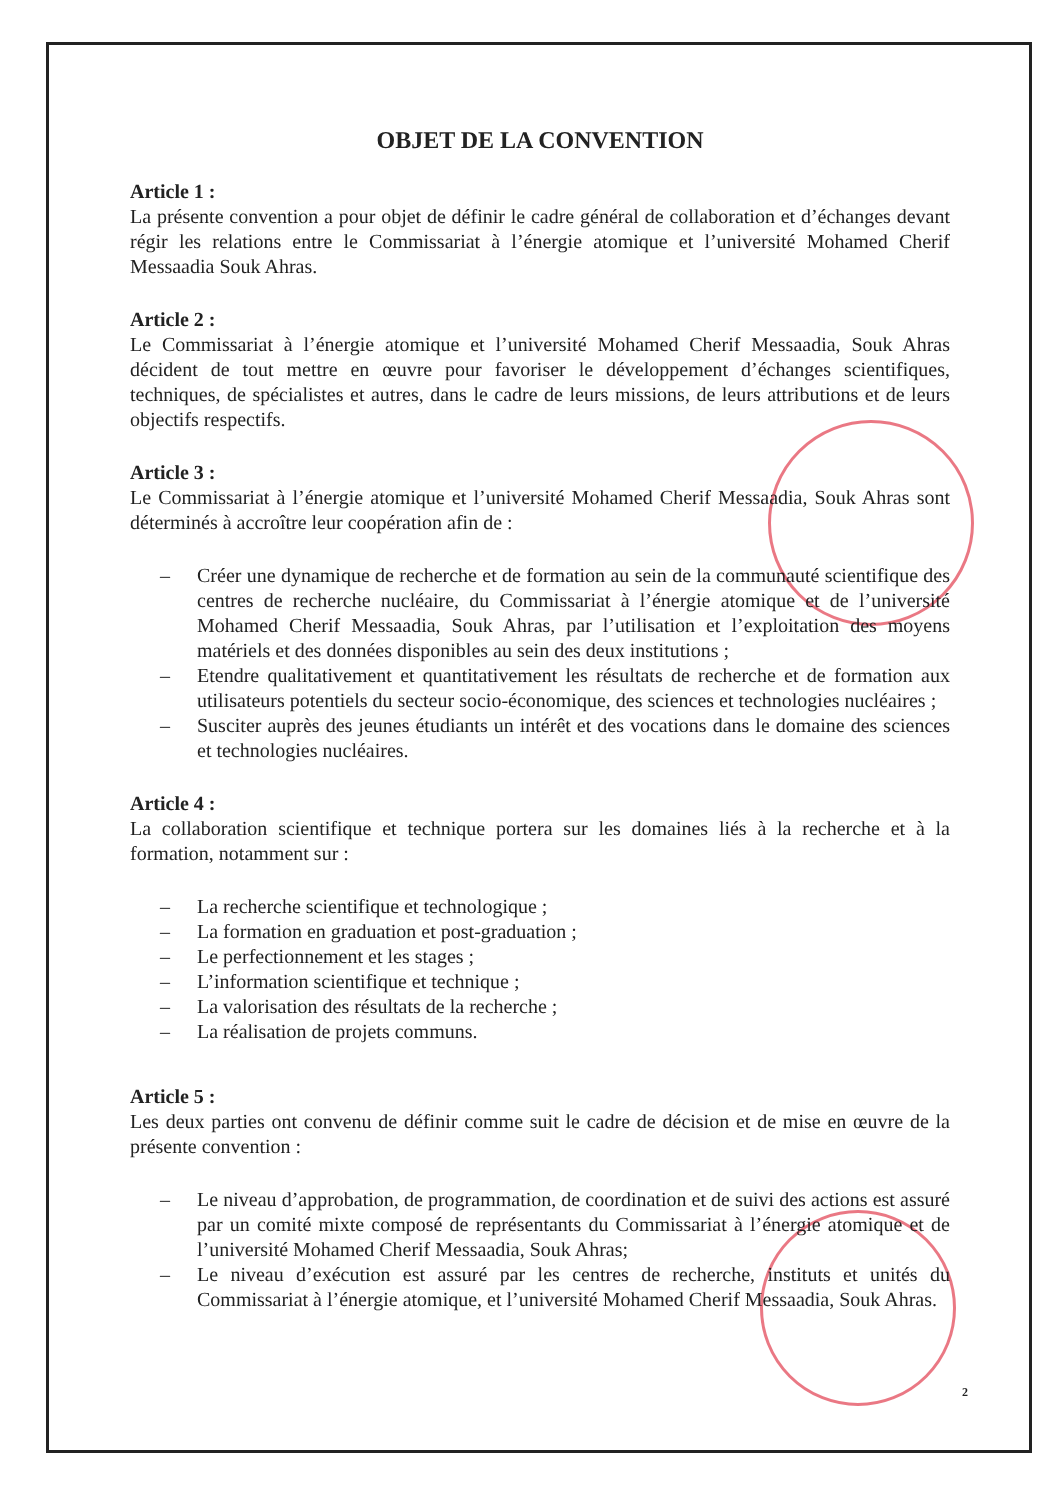OBJET DE LA CONVENTION
Article 1 :
La présente convention a pour objet de définir le cadre général de collaboration et d’échanges devant régir les relations entre le Commissariat à l’énergie atomique et l’université Mohamed Cherif Messaadia Souk Ahras.
Article 2 :
Le Commissariat à l’énergie atomique et l’université Mohamed Cherif Messaadia, Souk Ahras décident de tout mettre en œuvre pour favoriser le développement d’échanges scientifiques, techniques, de spécialistes et autres, dans le cadre de leurs missions, de leurs attributions et de leurs objectifs respectifs.
Article 3 :
Le Commissariat à l’énergie atomique et l’université Mohamed Cherif Messaadia, Souk Ahras sont déterminés à accroître leur coopération afin de :
– Créer une dynamique de recherche et de formation au sein de la communauté scientifique des centres de recherche nucléaire, du Commissariat à l’énergie atomique et de l’université Mohamed Cherif Messaadia, Souk Ahras, par l’utilisation et l’exploitation des moyens matériels et des données disponibles au sein des deux institutions ;
– Etendre qualitativement et quantitativement les résultats de recherche et de formation aux utilisateurs potentiels du secteur socio-économique, des sciences et technologies nucléaires ;
– Susciter auprès des jeunes étudiants un intérêt et des vocations dans le domaine des sciences et technologies nucléaires.
Article 4 :
La collaboration scientifique et technique portera sur les domaines liés à la recherche et à la formation, notamment sur :
– La recherche scientifique et technologique ;
– La formation en graduation et post-graduation ;
– Le perfectionnement et les stages ;
– L’information scientifique et technique ;
– La valorisation des résultats de la recherche ;
– La réalisation de projets communs.
Article 5 :
Les deux parties ont convenu de définir comme suit le cadre de décision et de mise en œuvre de la présente convention :
– Le niveau d’approbation, de programmation, de coordination et de suivi des actions est assuré par un comité mixte composé de représentants du Commissariat à l’énergie atomique et de l’université Mohamed Cherif Messaadia, Souk Ahras;
– Le niveau d’exécution est assuré par les centres de recherche, instituts et unités du Commissariat à l’énergie atomique, et l’université Mohamed Cherif Messaadia, Souk Ahras.
2